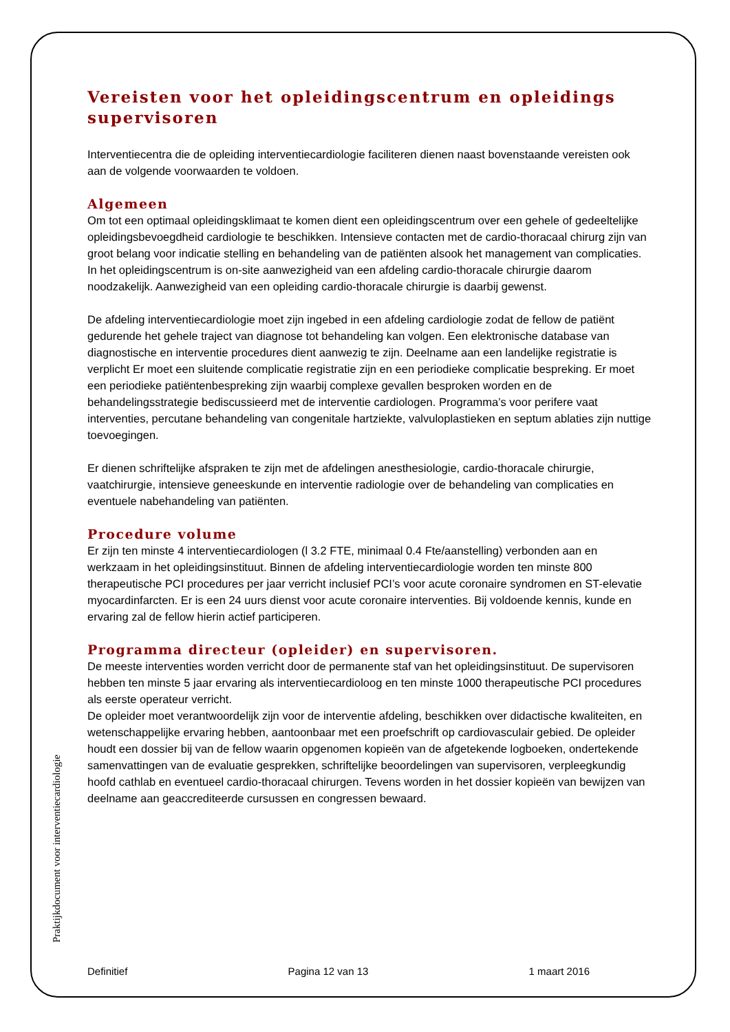Vereisten voor het opleidingscentrum en opleidings supervisoren
Interventiecentra die de opleiding interventiecardiologie faciliteren dienen naast bovenstaande vereisten ook aan de volgende voorwaarden te voldoen.
Algemeen
Om tot een optimaal opleidingsklimaat te komen dient een opleidingscentrum over een gehele of gedeeltelijke opleidingsbevoegdheid cardiologie te beschikken. Intensieve contacten met de cardio-thoracaal chirurg zijn van groot belang voor indicatie stelling en behandeling van de patiënten alsook het management van complicaties. In het opleidingscentrum is on-site aanwezigheid van een afdeling cardio-thoracale chirurgie daarom noodzakelijk. Aanwezigheid van een opleiding cardio-thoracale chirurgie is daarbij gewenst.
De afdeling interventiecardiologie moet zijn ingebed in een afdeling cardiologie zodat de fellow de patiënt gedurende het gehele traject van diagnose tot behandeling kan volgen. Een elektronische database van diagnostische en interventie procedures dient aanwezig te zijn. Deelname aan een landelijke registratie is verplicht Er moet een sluitende complicatie registratie zijn en een periodieke complicatie bespreking. Er moet een periodieke patiëntenbespreking zijn waarbij complexe gevallen besproken worden en de behandelingsstrategie bediscussieerd met de interventie cardiologen. Programma’s voor perifere vaat interventies, percutane behandeling van congenitale hartziekte, valvuloplastieken en septum ablaties zijn nuttige toevoegingen.
Er dienen schriftelijke afspraken te zijn met de afdelingen anesthesiologie, cardio-thoracale chirurgie, vaatchirurgie, intensieve geneeskunde en interventie radiologie over de behandeling van complicaties en eventuele nabehandeling van patiënten.
Procedure volume
Er zijn ten minste 4 interventiecardiologen (l 3.2 FTE, minimaal 0.4 Fte/aanstelling) verbonden aan en werkzaam in het opleidingsinstituut. Binnen de afdeling interventiecardiologie worden ten minste 800 therapeutische PCI procedures per jaar verricht inclusief PCI’s voor acute coronaire syndromen en ST-elevatie myocardinfarcten. Er is een 24 uurs dienst voor acute coronaire interventies. Bij voldoende kennis, kunde en ervaring zal de fellow hierin actief participeren.
Programma directeur (opleider) en supervisoren.
De meeste interventies worden verricht door de permanente staf van het opleidingsinstituut. De supervisoren hebben ten minste 5 jaar ervaring als interventiecardioloog en ten minste 1000 therapeutische PCI procedures als eerste operateur verricht.
De opleider moet verantwoordelijk zijn voor de interventie afdeling, beschikken over didactische kwaliteiten, en wetenschappelijke ervaring hebben, aantoonbaar met een proefschrift op cardiovasculair gebied. De opleider houdt een dossier bij van de fellow waarin opgenomen kopieën van de afgetekende logboeken, ondertekende samenvattingen van de evaluatie gesprekken, schriftelijke beoordelingen van supervisoren, verpleegkundig hoofd cathlab en eventueel cardio-thoracaal chirurgen. Tevens worden in het dossier kopieën van bewijzen van deelname aan geaccrediteerde cursussen en congressen bewaard.
Praktijkdocument voor interventiecardiologie
Definitief Pagina 12 van 13 1 maart 2016